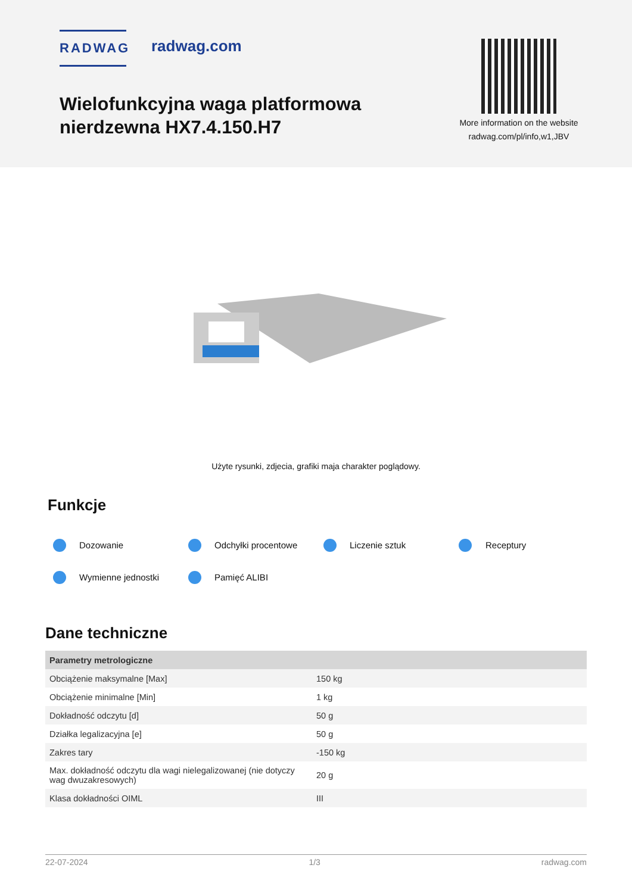RADWAG radwag.com
Wielofunkcyjna waga platformowa
nierdzewna HX7.4.150.H7
More information on the website
radwag.com/pl/info,w1,JBV
Użyte rysunki, zdjecia, grafiki maja charakter poglądowy.
Funkcje
Dozowanie Odchyłki procentowe Liczenie sztuk Receptury
Wymienne jednostki Pamięć ALIBI
Dane techniczne
| Parametry metrologiczne | |
| --- | --- |
| Obciążenie maksymalne [Max] | 150 kg |
| Obciążenie minimalne [Min] | 1 kg |
| Dokładność odczytu [d] | 50 g |
| Działka legalizacyjna [e] | 50 g |
| Zakres tary | -150 kg |
| Max. dokładność odczytu dla wagi nielegalizowanej (nie dotyczy wag dwuzakresowych) | 20 g |
| Klasa dokładności OIML | III |
22-07-2024 1/3 radwag.com